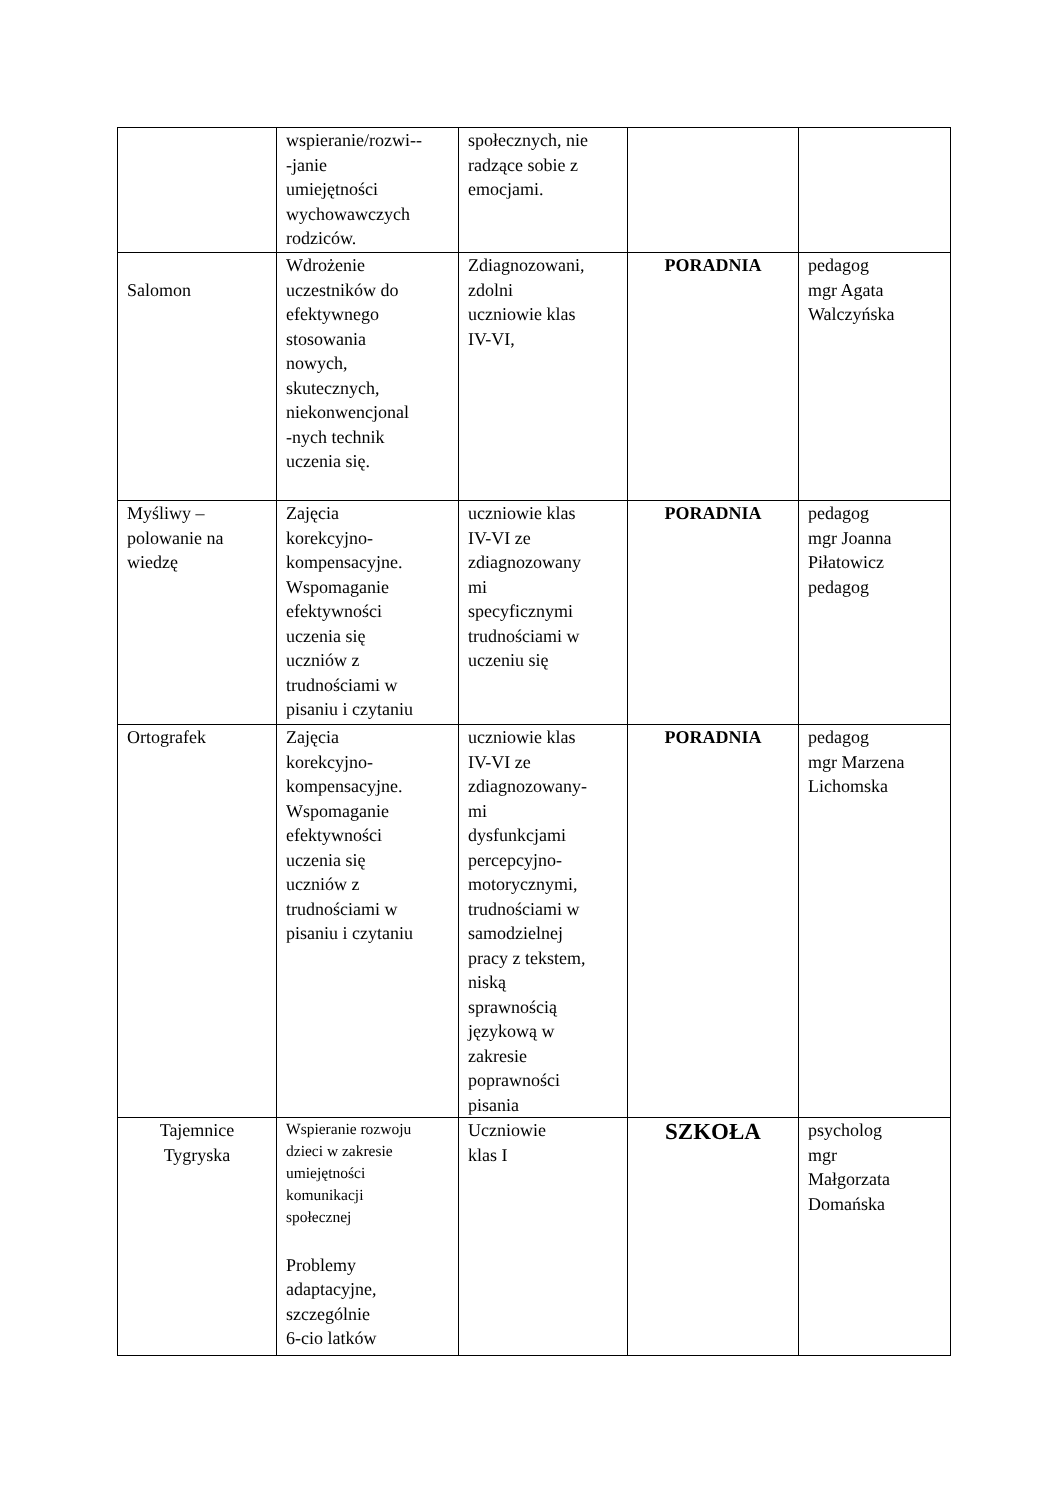| | wspieranie/rozwi-- -janie umiejętności wychowawczych rodziców. | społecznych, nie radzące sobie z emocjami. | | |
| Salomon | Wdrożenie uczestników do efektywnego stosowania nowych, skutecznych, niekonwencjonal -nych technik uczenia się. | Zdiagnozowani, zdolni uczniowie klas IV-VI, | PORADNIA | pedagog mgr Agata Walczyńska |
| Myśliwy – polowanie na wiedzę | Zajęcia korekcyjno- kompensacyjne. Wspomaganie efektywności uczenia się uczniów z trudnościami w pisaniu i czytaniu | uczniowie klas IV-VI ze zdiagnozowany mi specyficznymi trudnościami w uczeniu się | PORADNIA | pedagog mgr Joanna Piłatowicz pedagog |
| Ortografek | Zajęcia korekcyjno- kompensacyjne. Wspomaganie efektywności uczenia się uczniów z trudnościami w pisaniu i czytaniu | uczniowie klas IV-VI ze zdiagnozowany- mi dysfunkcjami percepcyjno- motorycznymi, trudnościami w samodzielnej pracy z tekstem, niską sprawnością językową w zakresie poprawności pisania | PORADNIA | pedagog mgr Marzena Lichomska |
| Tajemnice Tygryska | Wspieranie rozwoju dzieci w zakresie umiejętności komunikacji społecznej Problemy adaptacyjne, szczególnie 6-cio latków | Uczniowie klas I | SZKOŁA | psycholog mgr Małgorzata Domańska |